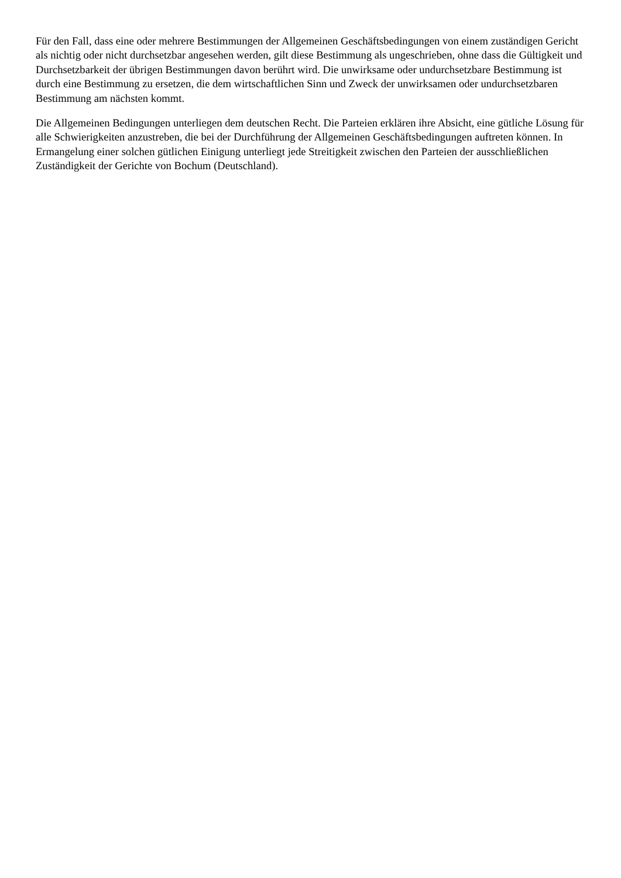Für den Fall, dass eine oder mehrere Bestimmungen der Allgemeinen Geschäftsbedingungen von einem zuständigen Gericht als nichtig oder nicht durchsetzbar angesehen werden, gilt diese Bestimmung als ungeschrieben, ohne dass die Gültigkeit und Durchsetzbarkeit der übrigen Bestimmungen davon berührt wird. Die unwirksame oder undurchsetzbare Bestimmung ist durch eine Bestimmung zu ersetzen, die dem wirtschaftlichen Sinn und Zweck der unwirksamen oder undurchsetzbaren Bestimmung am nächsten kommt.
Die Allgemeinen Bedingungen unterliegen dem deutschen Recht. Die Parteien erklären ihre Absicht, eine gütliche Lösung für alle Schwierigkeiten anzustreben, die bei der Durchführung der Allgemeinen Geschäftsbedingungen auftreten können. In Ermangelung einer solchen gütlichen Einigung unterliegt jede Streitigkeit zwischen den Parteien der ausschließlichen Zuständigkeit der Gerichte von Bochum (Deutschland).